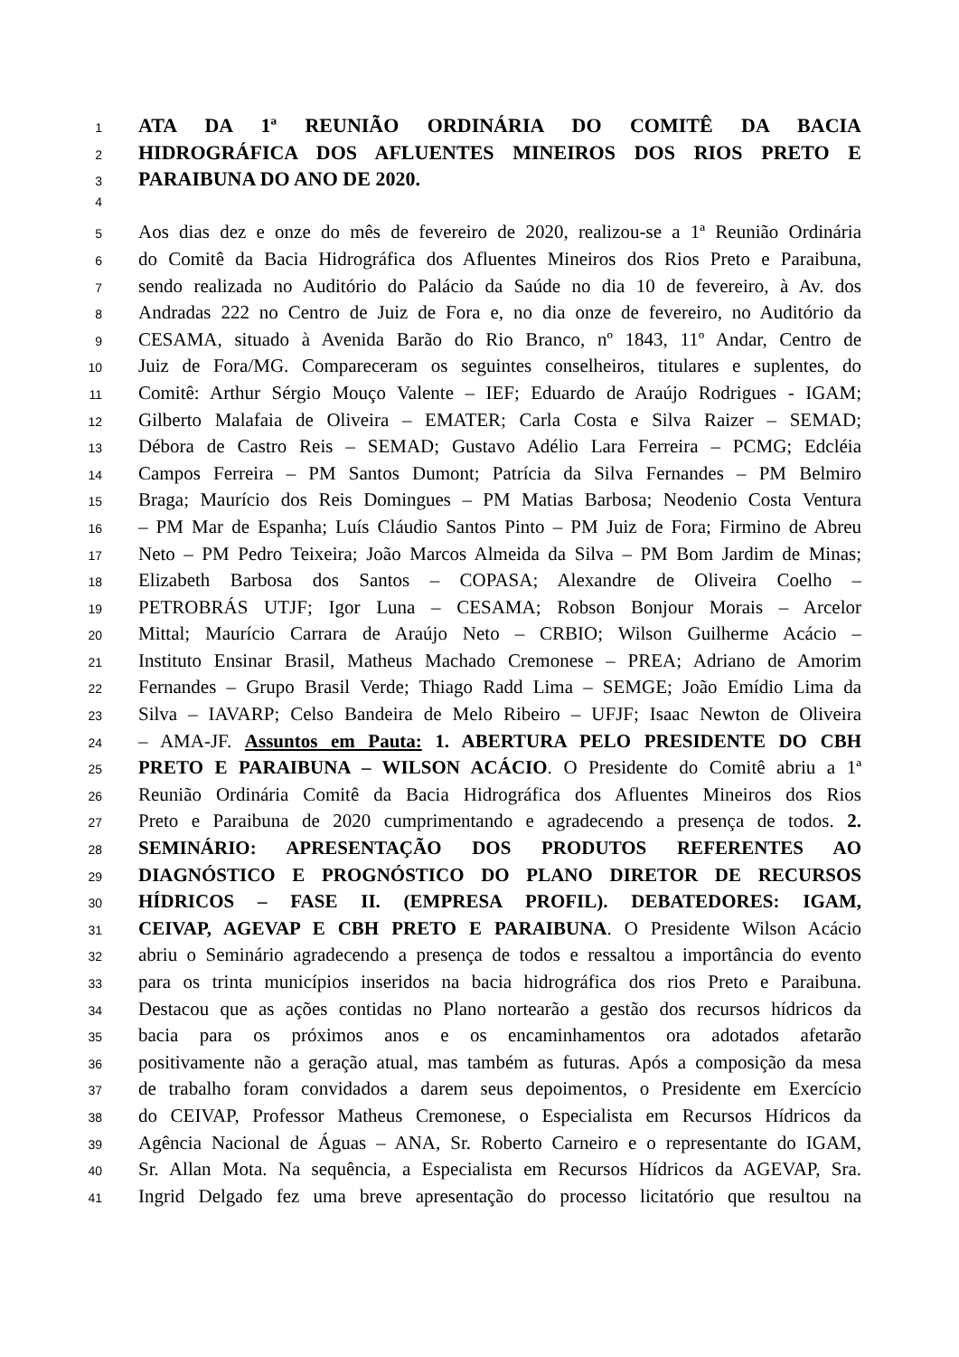1 ATA DA 1ª REUNIÃO ORDINÁRIA DO COMITÊ DA BACIA
2 HIDROGRÁFICA DOS AFLUENTES MINEIROS DOS RIOS PRETO E
3 PARAIBUNA DO ANO DE 2020.
4
5 Aos dias dez e onze do mês de fevereiro de 2020, realizou-se a 1ª Reunião Ordinária
6 do Comitê da Bacia Hidrográfica dos Afluentes Mineiros dos Rios Preto e Paraibuna,
7 sendo realizada no Auditório do Palácio da Saúde no dia 10 de fevereiro, à Av. dos
8 Andradas 222 no Centro de Juiz de Fora e, no dia onze de fevereiro, no Auditório da
9 CESAMA, situado à Avenida Barão do Rio Branco, nº 1843, 11º Andar, Centro de
10 Juiz de Fora/MG. Compareceram os seguintes conselheiros, titulares e suplentes, do
11 Comitê: Arthur Sérgio Mouço Valente – IEF; Eduardo de Araújo Rodrigues - IGAM;
12 Gilberto Malafaia de Oliveira – EMATER; Carla Costa e Silva Raizer – SEMAD;
13 Débora de Castro Reis – SEMAD; Gustavo Adélio Lara Ferreira – PCMG; Edcléia
14 Campos Ferreira – PM Santos Dumont; Patrícia da Silva Fernandes – PM Belmiro
15 Braga; Maurício dos Reis Domingues – PM Matias Barbosa; Neodenio Costa Ventura
16 – PM Mar de Espanha; Luís Cláudio Santos Pinto – PM Juiz de Fora; Firmino de Abreu
17 Neto – PM Pedro Teixeira; João Marcos Almeida da Silva – PM Bom Jardim de Minas;
18 Elizabeth Barbosa dos Santos – COPASA; Alexandre de Oliveira Coelho –
19 PETROBRÁS UTJF; Igor Luna – CESAMA; Robson Bonjour Morais – Arcelor
20 Mittal; Maurício Carrara de Araújo Neto – CRBIO; Wilson Guilherme Acácio –
21 Instituto Ensinar Brasil, Matheus Machado Cremonese – PREA; Adriano de Amorim
22 Fernandes – Grupo Brasil Verde; Thiago Radd Lima – SEMGE; João Emídio Lima da
23 Silva – IAVARP; Celso Bandeira de Melo Ribeiro – UFJF; Isaac Newton de Oliveira
24 – AMA-JF. Assuntos em Pauta: 1. ABERTURA PELO PRESIDENTE DO CBH
25 PRETO E PARAIBUNA – WILSON ACÁCIO. O Presidente do Comitê abriu a 1ª
26 Reunião Ordinária Comitê da Bacia Hidrográfica dos Afluentes Mineiros dos Rios
27 Preto e Paraibuna de 2020 cumprimentando e agradecendo a presença de todos. 2.
28 SEMINÁRIO: APRESENTAÇÃO DOS PRODUTOS REFERENTES AO
29 DIAGNÓSTICO E PROGNÓSTICO DO PLANO DIRETOR DE RECURSOS
30 HÍDRICOS – FASE II. (EMPRESA PROFIL). DEBATEDORES: IGAM,
31 CEIVAP, AGEVAP E CBH PRETO E PARAIBUNA. O Presidente Wilson Acácio
32 abriu o Seminário agradecendo a presença de todos e ressaltou a importância do evento
33 para os trinta municípios inseridos na bacia hidrográfica dos rios Preto e Paraibuna.
34 Destacou que as ações contidas no Plano nortearão a gestão dos recursos hídricos da
35 bacia para os próximos anos e os encaminhamentos ora adotados afetarão
36 positivamente não a geração atual, mas também as futuras. Após a composição da mesa
37 de trabalho foram convidados a darem seus depoimentos, o Presidente em Exercício
38 do CEIVAP, Professor Matheus Cremonese, o Especialista em Recursos Hídricos da
39 Agência Nacional de Águas – ANA, Sr. Roberto Carneiro e o representante do IGAM,
40 Sr. Allan Mota. Na sequência, a Especialista em Recursos Hídricos da AGEVAP, Sra.
41 Ingrid Delgado fez uma breve apresentação do processo licitatório que resultou na